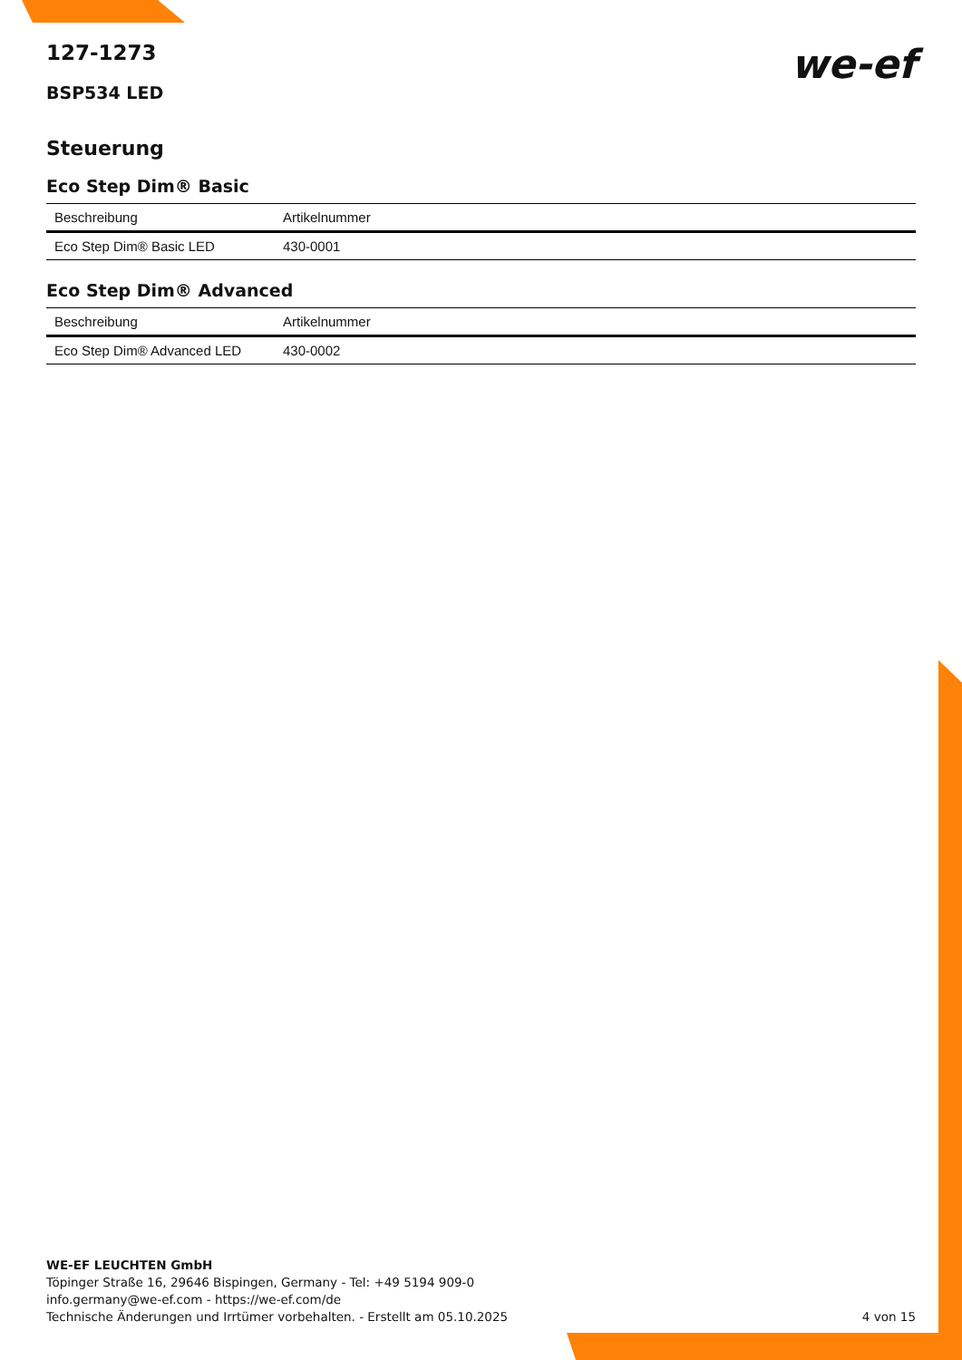we-ef
127-1273
BSP534 LED
Steuerung
Eco Step Dim® Basic
| Beschreibung | Artikelnummer |
| --- | --- |
| Eco Step Dim® Basic LED | 430-0001 |
Eco Step Dim® Advanced
| Beschreibung | Artikelnummer |
| --- | --- |
| Eco Step Dim® Advanced LED | 430-0002 |
WE-EF LEUCHTEN GmbH
Töpinger Straße 16, 29646 Bispingen, Germany - Tel: +49 5194 909-0
info.germany@we-ef.com - https://we-ef.com/de
Technische Änderungen und Irrtümer vorbehalten. - Erstellt am 05.10.2025
4 von 15